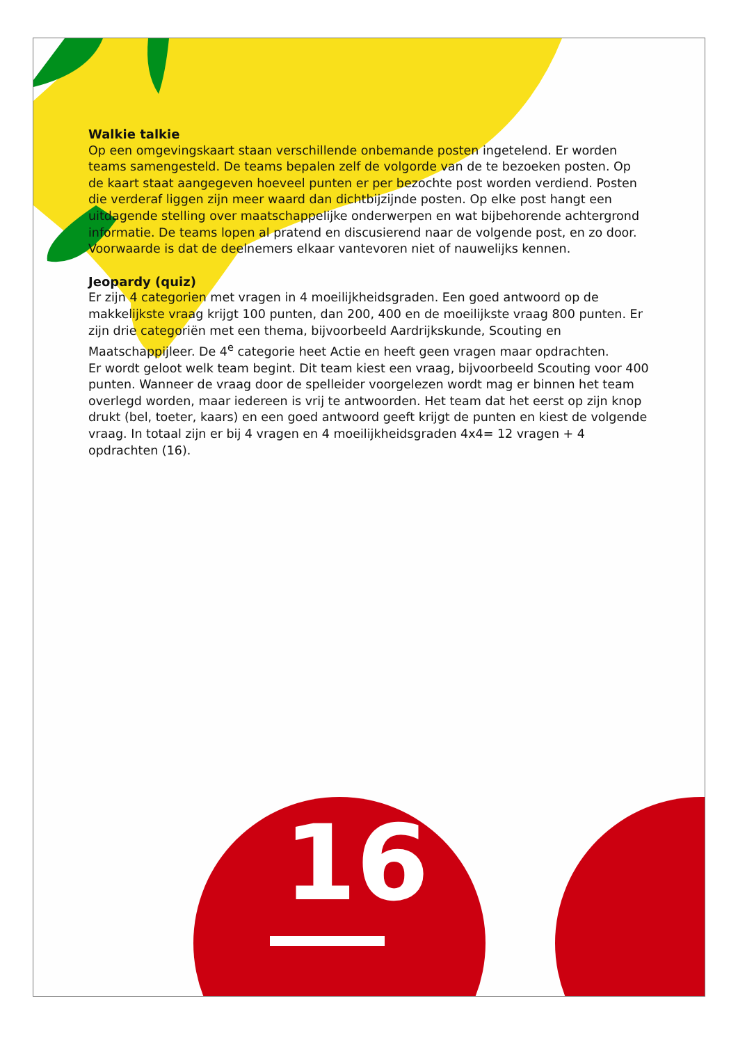Walkie talkie
Op een omgevingskaart staan verschillende onbemande posten ingetelend. Er worden teams samengesteld. De teams bepalen zelf de volgorde van de te bezoeken posten. Op de kaart staat aangegeven hoeveel punten er per bezochte post worden verdiend. Posten die verderaf liggen zijn meer waard dan dichtbijzijnde posten. Op elke post hangt een uitdagende stelling over maatschappelijke onderwerpen en wat bijbehorende achtergrond informatie. De teams lopen al pratend en discusierend naar de volgende post, en zo door. Voorwaarde is dat de deelnemers elkaar vantevoren niet of nauwelijks kennen.
Jeopardy (quiz)
Er zijn 4 categorien met vragen in 4 moeilijkheidsgraden. Een goed antwoord op de makkelijkste vraag krijgt 100 punten, dan 200, 400 en de moeilijkste vraag 800 punten. Er zijn drie categoriën met een thema, bijvoorbeeld Aardrijkskunde, Scouting en Maatschappijleer. De 4<sup>e</sup> categorie heet Actie en heeft geen vragen maar opdrachten.
Er wordt geloot welk team begint. Dit team kiest een vraag, bijvoorbeeld Scouting voor 400 punten. Wanneer de vraag door de spelleider voorgelezen wordt mag er binnen het team overlegd worden, maar iedereen is vrij te antwoorden. Het team dat het eerst op zijn knop drukt (bel, toeter, kaars) en een goed antwoord geeft krijgt de punten en kiest de volgende vraag. In totaal zijn er bij 4 vragen en 4 moeilijkheidsgraden 4x4= 12 vragen + 4 opdrachten (16).
16